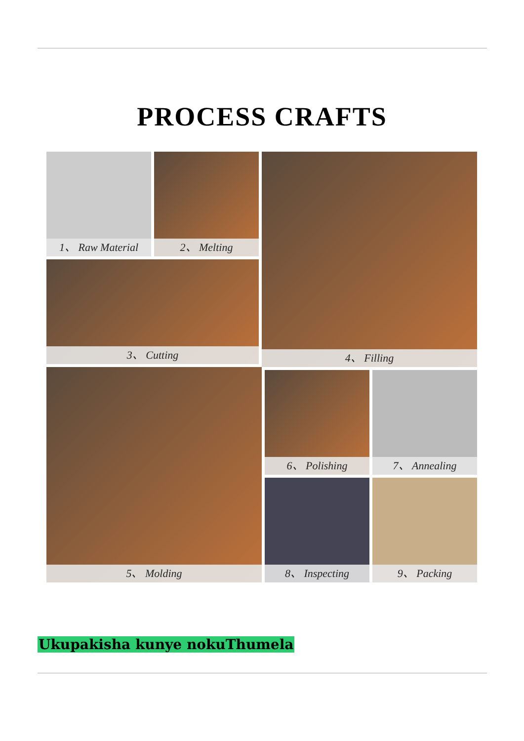PROCESS CRAFTS
1、 Raw Material 2、 Melting
3、 Cutting
4、 Filling
5、 Molding 6、 Polishing 7、 Annealing
8、 Inspecting 9、 Packing
Ukupakisha kunye nokuThumela